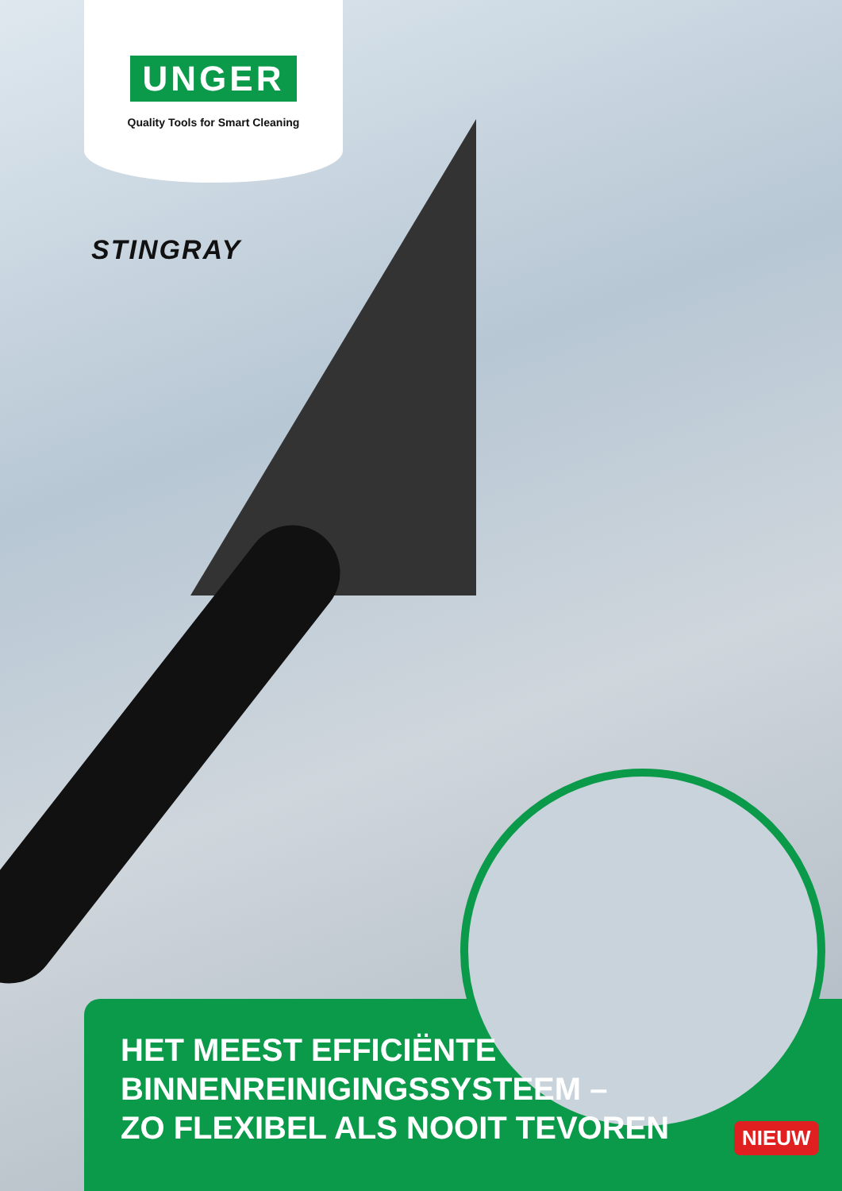UNGER
Quality Tools for Smart Cleaning
STINGRAY
HET MEEST EFFICIËNTE
BINNENREINIGINGSSYSTEEM –
ZO FLEXIBEL ALS NOOIT TEVOREN
NIEUW